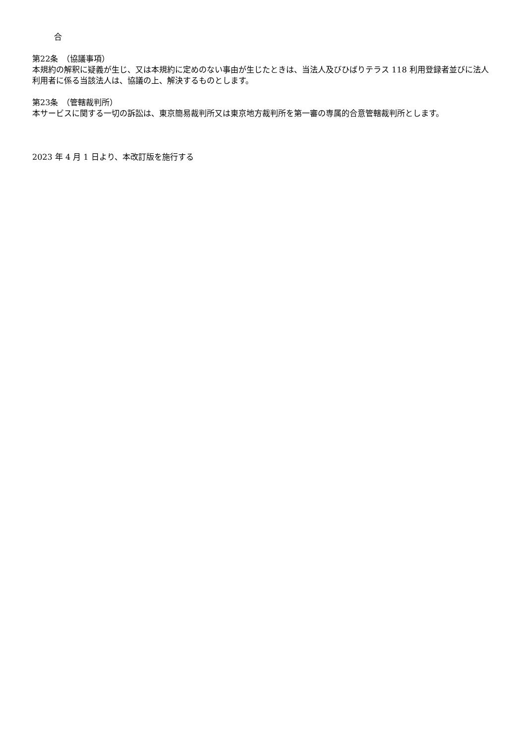合
第22条　（協議事項）
本規約の解釈に疑義が生じ、又は本規約に定めのない事由が生じたときは、当法人及びひばりテラス 118 利用登録者並びに法人利用者に係る当該法人は、協議の上、解決するものとします。
第23条　（管轄裁判所）
本サービスに関する一切の訴訟は、東京簡易裁判所又は東京地方裁判所を第一審の専属的合意管轄裁判所とします。
2023 年 4 月 1 日より、本改訂版を施行する